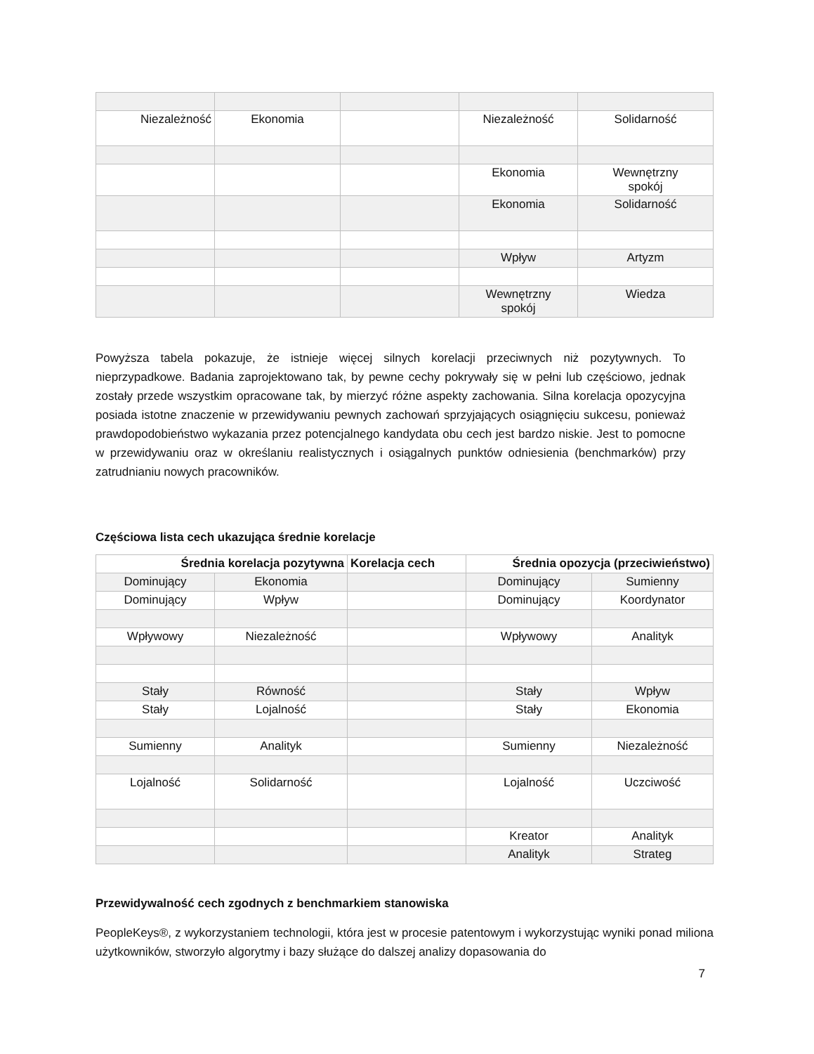| Niezależność | Ekonomia | | Niezależność | Solidarność |
| | | | Ekonomia | Wewnętrzny spokój |
| | | | Ekonomia | Solidarność |
| | | | Wpływ | Artyzm |
| | | | Wewnętrzny spokój | Wiedza |
Powyższa tabela pokazuje, że istnieje więcej silnych korelacji przeciwnych niż pozytywnych. To nieprzypadkowe. Badania zaprojektowano tak, by pewne cechy pokrywały się w pełni lub częściowo, jednak zostały przede wszystkim opracowane tak, by mierzyć różne aspekty zachowania. Silna korelacja opozycyjna posiada istotne znaczenie w przewidywaniu pewnych zachowań sprzyjających osiągnięciu sukcesu, ponieważ prawdopodobieństwo wykazania przez potencjalnego kandydata obu cech jest bardzo niskie. Jest to pomocne w przewidywaniu oraz w określaniu realistycznych i osiągalnych punktów odniesienia (benchmarków) przy zatrudnianiu nowych pracowników.
Częściowa lista cech ukazująca średnie korelacje
| Średnia korelacja pozytywna | | Korelacja cech | Średnia opozycja (przeciwieństwo) | |
| --- | --- | --- | --- | --- |
| Dominujący | Ekonomia | | Dominujący | Sumienny |
| Dominujący | Wpływ | | Dominujący | Koordynator |
| Wpływowy | Niezależność | | Wpływowy | Analityk |
| Stały | Równość | | Stały | Wpływ |
| Stały | Lojalność | | Stały | Ekonomia |
| Sumienny | Analityk | | Sumienny | Niezależność |
| Lojalność | Solidarność | | Lojalność | Uczciwość |
| | | | Kreator | Analityk |
| | | | Analityk | Strateg |
Przewidywalność cech zgodnych z benchmarkiem stanowiska
PeopleKeys®, z wykorzystaniem technologii, która jest w procesie patentowym i wykorzystując wyniki ponad miliona użytkowników, stworzyło algorytmy i bazy służące do dalszej analizy dopasowania do
7